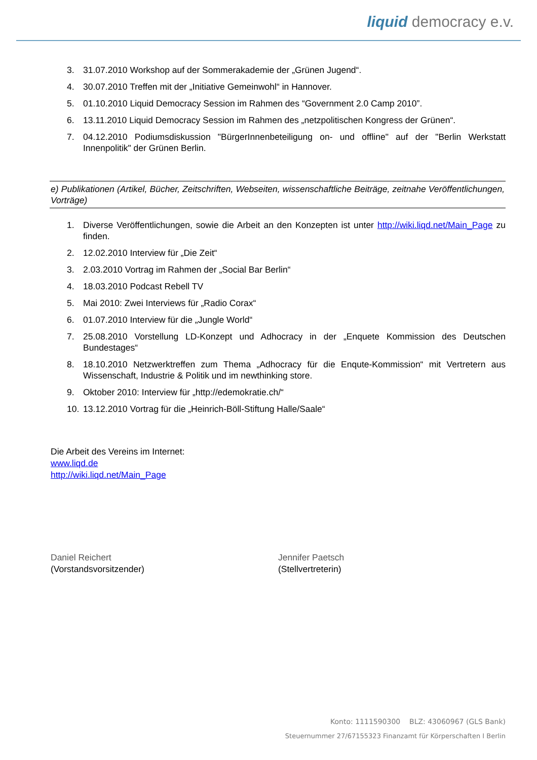liquid democracy e.v.
3. 31.07.2010 Workshop auf der Sommerakademie der „Grünen Jugend“.
4. 30.07.2010 Treffen mit der „Initiative Gemeinwohl“ in Hannover.
5. 01.10.2010 Liquid Democracy Session im Rahmen des “Government 2.0 Camp 2010”.
6. 13.11.2010 Liquid Democracy Session im Rahmen des „netzpolitischen Kongress der Grünen“.
7. 04.12.2010 Podiumsdiskussion "BürgerInnenbeteiligung on- und offline" auf der "Berlin Werkstatt Innenpolitik" der Grünen Berlin.
e) Publikationen (Artikel, Bücher, Zeitschriften, Webseiten, wissenschaftliche Beiträge, zeitnahe Veröffentlichungen, Vorträge)
1. Diverse Veröffentlichungen, sowie die Arbeit an den Konzepten ist unter http://wiki.liqd.net/Main_Page zu finden.
2. 12.02.2010 Interview für „Die Zeit“
3. 2.03.2010 Vortrag im Rahmen der „Social Bar Berlin“
4. 18.03.2010 Podcast Rebell TV
5. Mai 2010: Zwei Interviews für „Radio Corax“
6. 01.07.2010 Interview für die „Jungle World“
7. 25.08.2010 Vorstellung LD-Konzept und Adhocracy in der „Enquete Kommission des Deutschen Bundestages“
8. 18.10.2010 Netzwerktreffen zum Thema „Adhocracy für die Enqute-Kommission“ mit Vertretern aus Wissenschaft, Industrie & Politik und im newthinking store.
9. Oktober 2010: Interview für „http://edemokratie.ch/“
10. 13.12.2010 Vortrag für die „Heinrich-Böll-Stiftung Halle/Saale“
Die Arbeit des Vereins im Internet:
www.liqd.de
http://wiki.liqd.net/Main_Page
Daniel Reichert
(Vorstandsvorsitzender)
Jennifer Paetsch
(Stellvertreterin)
Konto: 1111590300 BLZ: 43060967 (GLS Bank)
Steuernummer 27/67155323 Finanzamt für Körperschaften I Berlin